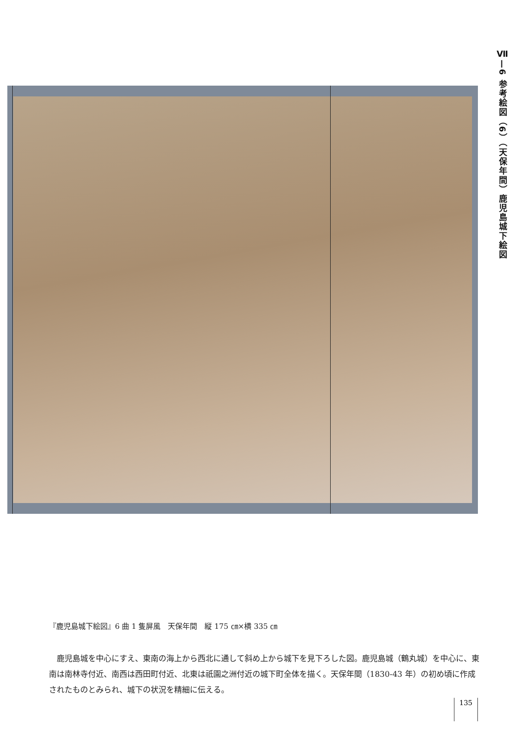Ⅶ—6 参考絵図（6）（天保年間）鹿児島城下絵図
『鹿児島城下絵図』6 曲 1 隻屏風　天保年間　縦 175 ㎝×横 335 ㎝
鹿児島城を中心にすえ、東南の海上から西北に通して斜め上から城下を見下ろした図。鹿児島城（鶴丸城）を中心に、東南は南林寺付近、南西は西田町付近、北東は祇園之洲付近の城下町全体を描く。天保年間（1830‐43 年）の初め頃に作成されたものとみられ、城下の状況を精細に伝える。
135